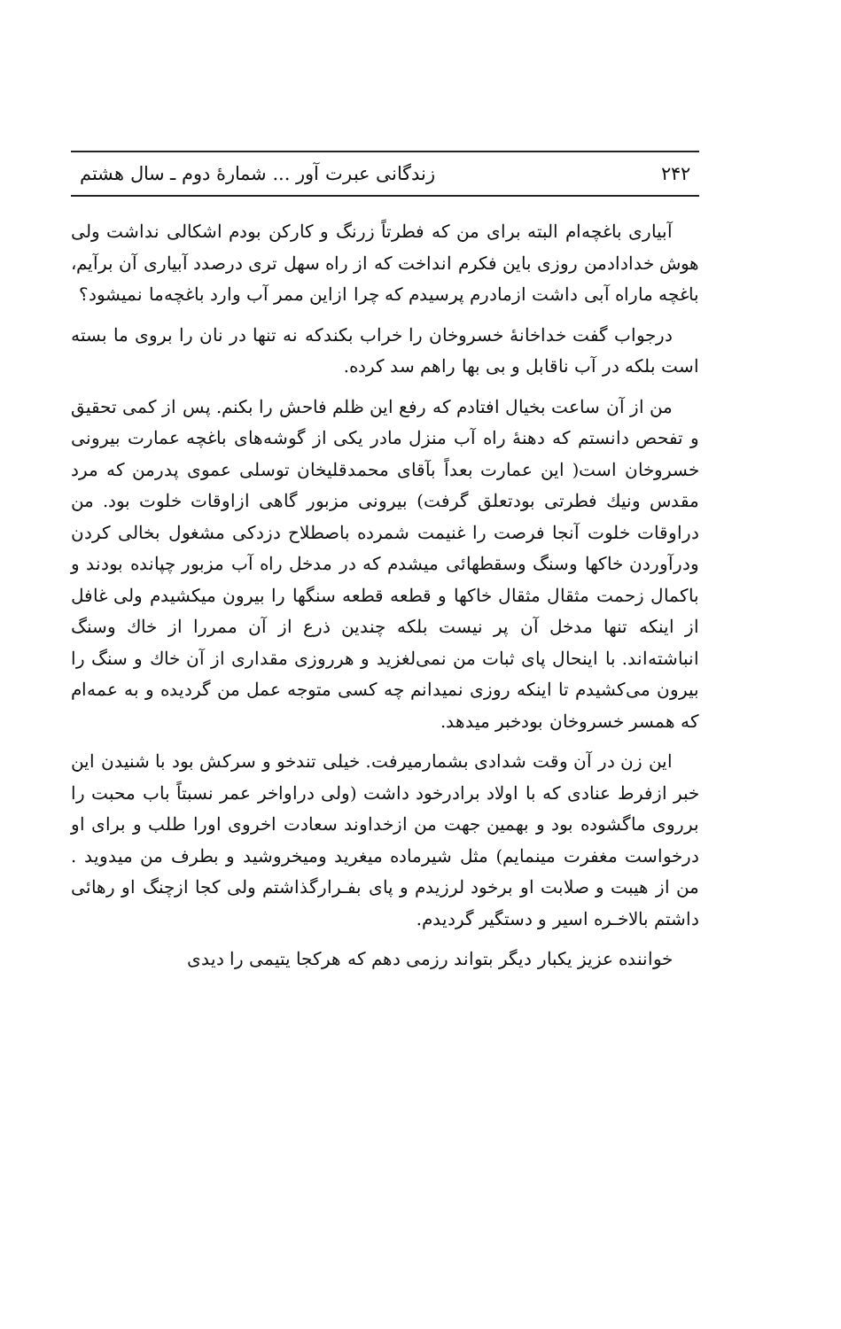۲۴۲ زندگانی عبرت آور ... شمارهٔ دوم ـ سال هشتم
آبیاری باغچه‌ام البته برای من که فطرتاً زرنگ و کارکن بودم اشکالی نداشت ولی هوش خدادادمن روزی باین فکرم انداخت که از راه سهل تری درصدد آبیاری آن برآیم، باغچه ماراه آبی داشت ازمادرم پرسیدم که چرا ازاین ممر آب وارد باغچه‌ما نمیشود؟
درجواب گفت خداخانهٔ خسروخان را خراب بکندکه نه تنها در نان را بروی ما بسته است بلکه در آب ناقابل و بی بها راهم سد کرده.
من از آن ساعت بخیال افتادم که رفع این ظلم فاحش را بکنم. پس از کمی تحقیق و تفحص دانستم که دهنهٔ راه آب منزل مادر یکی از گوشه‌های باغچه عمارت بیرونی خسروخان است( این عمارت بعداً بآقای محمدقلیخان توسلی عموی پدرمن که مرد مقدس ونیك فطرتی بودتعلق گرفت) بیرونی مزبور گاهی ازاوقات خلوت بود. من دراوقات خلوت آنجا فرصت را غنیمت شمرده باصطلاح دزدکی مشغول بخالی کردن ودرآوردن خاکها وسنگ وسقطهائی میشدم که در مدخل راه آب مزبور چپانده بودند و باکمال زحمت مثقال مثقال خاکها و قطعه قطعه سنگها را بیرون میکشیدم ولی غافل از اینکه تنها مدخل آن پر نیست بلکه چندین ذرع از آن ممررا از خاك وسنگ انباشته‌اند. با اینحال پای ثبات من نمی‌لغزید و هرروزی مقداری از آن خاك و سنگ را بیرون می‌کشیدم تا اینکه روزی نمیدانم چه کسی متوجه عمل من گردیده و به عمه‌ام که همسر خسروخان بودخبر میدهد.
این زن در آن وقت شدادی بشمارمیرفت. خیلی تندخو و سرکش بود با شنیدن این خبر ازفرط عنادی که با اولاد برادرخود داشت (ولی دراواخر عمر نسبتاً باب محبت را برروی ماگشوده بود و بهمین جهت من ازخداوند سعادت اخروی اورا طلب و برای او درخواست مغفرت مینمایم) مثل شیرماده میغرید ومیخروشید و بطرف من میدوید . من از هیبت و صلابت او برخود لرزیدم و پای بفـرارگذاشتم ولی کجا ازچنگ او رهائی داشتم بالاخـره اسیر و دستگیر گردیدم.
خواننده عزیز یکبار دیگر بتواند رزمی دهم که هرکجا یتیمی را دیدی